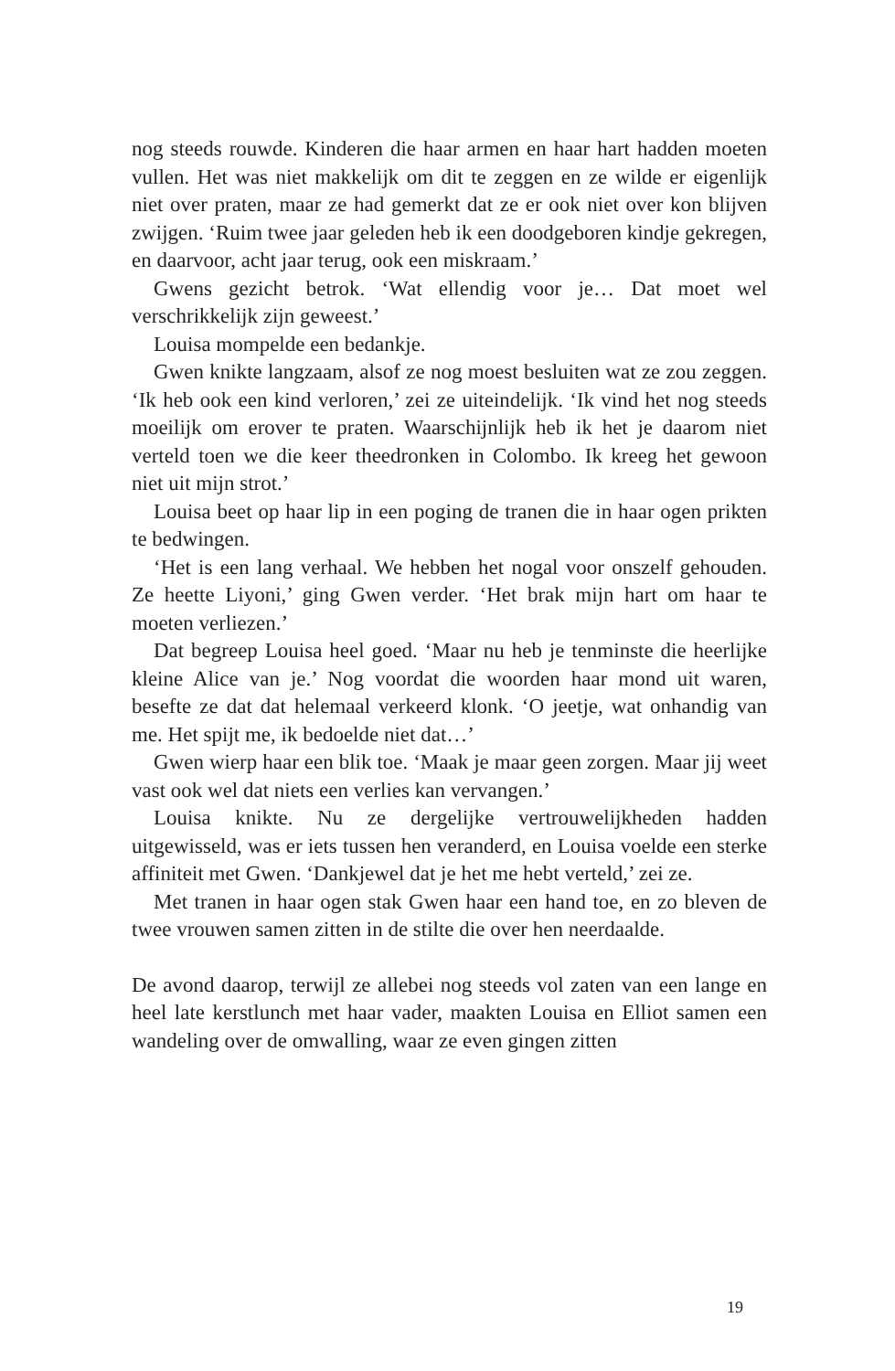nog steeds rouwde. Kinderen die haar armen en haar hart hadden moeten vullen. Het was niet makkelijk om dit te zeggen en ze wilde er eigenlijk niet over praten, maar ze had gemerkt dat ze er ook niet over kon blijven zwijgen. ‘Ruim twee jaar geleden heb ik een doodgeboren kindje gekregen, en daarvoor, acht jaar terug, ook een miskraam.’
Gwens gezicht betrok. ‘Wat ellendig voor je… Dat moet wel verschrikkelijk zijn geweest.’
Louisa mompelde een bedankje.
Gwen knikte langzaam, alsof ze nog moest besluiten wat ze zou zeggen. ‘Ik heb ook een kind verloren,’ zei ze uiteindelijk. ‘Ik vind het nog steeds moeilijk om erover te praten. Waarschijnlijk heb ik het je daarom niet verteld toen we die keer theedronken in Colombo. Ik kreeg het gewoon niet uit mijn strot.’
Louisa beet op haar lip in een poging de tranen die in haar ogen prikten te bedwingen.
‘Het is een lang verhaal. We hebben het nogal voor onszelf gehouden. Ze heette Liyoni,’ ging Gwen verder. ‘Het brak mijn hart om haar te moeten verliezen.’
Dat begreep Louisa heel goed. ‘Maar nu heb je tenminste die heerlijke kleine Alice van je.’ Nog voordat die woorden haar mond uit waren, besefte ze dat dat helemaal verkeerd klonk. ‘O jeetje, wat onhandig van me. Het spijt me, ik bedoelde niet dat…’
Gwen wierp haar een blik toe. ‘Maak je maar geen zorgen. Maar jij weet vast ook wel dat niets een verlies kan vervangen.’
Louisa knikte. Nu ze dergelijke vertrouwelijkheden hadden uitgewisseld, was er iets tussen hen veranderd, en Louisa voelde een sterke affiniteit met Gwen. ‘Dankjewel dat je het me hebt verteld,’ zei ze.
Met tranen in haar ogen stak Gwen haar een hand toe, en zo bleven de twee vrouwen samen zitten in de stilte die over hen neerdaalde.
De avond daarop, terwijl ze allebei nog steeds vol zaten van een lange en heel late kerstlunch met haar vader, maakten Louisa en Elliot samen een wandeling over de omwalling, waar ze even gingen zitten
19